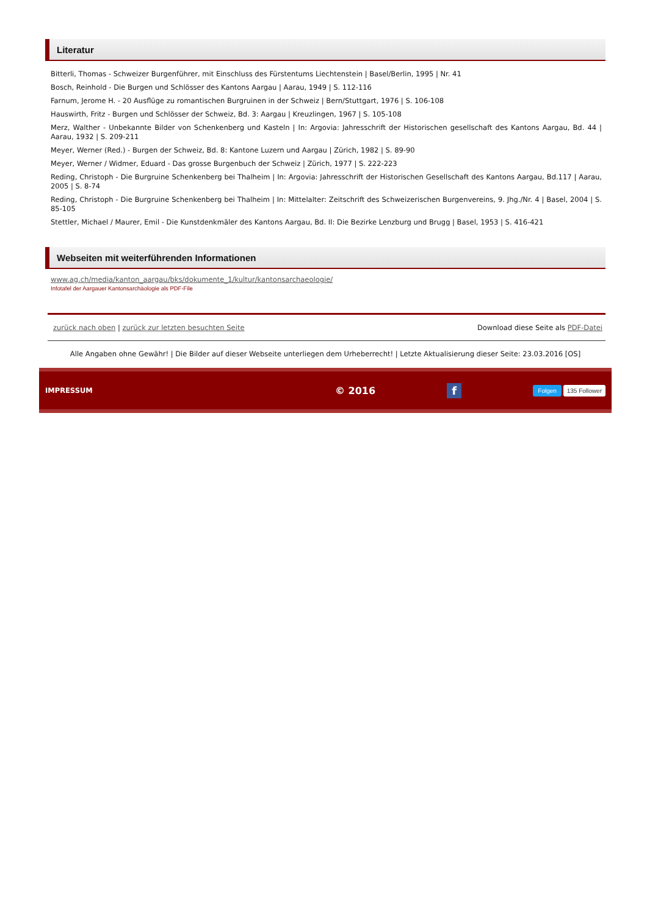Literatur
Bitterli, Thomas - Schweizer Burgenführer, mit Einschluss des Fürstentums Liechtenstein | Basel/Berlin, 1995 | Nr. 41
Bosch, Reinhold - Die Burgen und Schlösser des Kantons Aargau | Aarau, 1949 | S. 112-116
Farnum, Jerome H. - 20 Ausflüge zu romantischen Burgruinen in der Schweiz | Bern/Stuttgart, 1976 | S. 106-108
Hauswirth, Fritz - Burgen und Schlösser der Schweiz, Bd. 3: Aargau | Kreuzlingen, 1967 | S. 105-108
Merz, Walther - Unbekannte Bilder von Schenkenberg und Kasteln | In: Argovia: Jahresschrift der Historischen gesellschaft des Kantons Aargau, Bd. 44 | Aarau, 1932 | S. 209-211
Meyer, Werner (Red.) - Burgen der Schweiz, Bd. 8: Kantone Luzern und Aargau | Zürich, 1982 | S. 89-90
Meyer, Werner / Widmer, Eduard - Das grosse Burgenbuch der Schweiz | Zürich, 1977 | S. 222-223
Reding, Christoph - Die Burgruine Schenkenberg bei Thalheim | In: Argovia: Jahresschrift der Historischen Gesellschaft des Kantons Aargau, Bd.117 | Aarau, 2005 | S. 8-74
Reding, Christoph - Die Burgruine Schenkenberg bei Thalheim | In: Mittelalter: Zeitschrift des Schweizerischen Burgenvereins, 9. Jhg./Nr. 4 | Basel, 2004 | S. 85-105
Stettler, Michael / Maurer, Emil - Die Kunstdenkmäler des Kantons Aargau, Bd. II: Die Bezirke Lenzburg und Brugg | Basel, 1953 | S. 416-421
Webseiten mit weiterführenden Informationen
www.ag.ch/media/kanton_aargau/bks/dokumente_1/kultur/kantonsarchaeologie/
Infotafel der Aargauer Kantonsarchäologie als PDF-File
zurück nach oben | zurück zur letzten besuchten Seite Download diese Seite als PDF-Datei
Alle Angaben ohne Gewähr! | Die Bilder auf dieser Webseite unterliegen dem Urheberrecht! | Letzte Aktualisierung dieser Seite: 23.03.2016 [OS]
IMPRESSUM © 2016 f Folgen 135 Follower